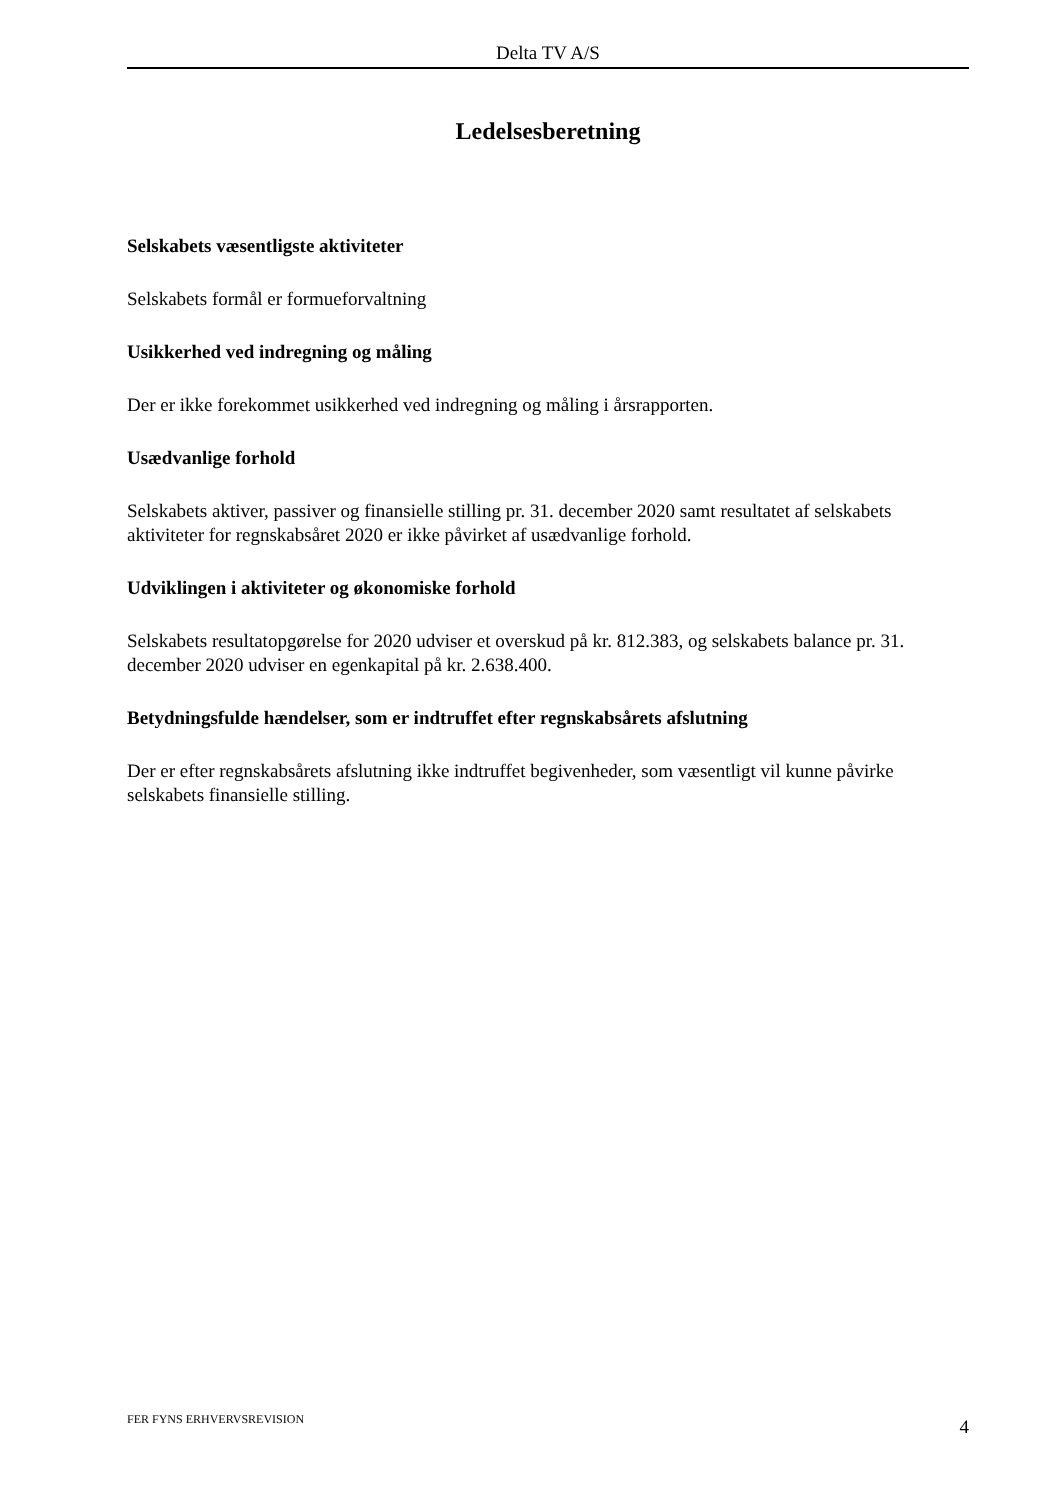Delta TV A/S
Ledelsesberetning
Selskabets væsentligste aktiviteter
Selskabets formål er formueforvaltning
Usikkerhed ved indregning og måling
Der er ikke forekommet usikkerhed ved indregning og måling i årsrapporten.
Usædvanlige forhold
Selskabets aktiver, passiver og finansielle stilling pr. 31. december 2020 samt resultatet af selskabets aktiviteter for regnskabsåret 2020 er ikke påvirket af usædvanlige forhold.
Udviklingen i aktiviteter og økonomiske forhold
Selskabets resultatopgørelse for 2020 udviser et overskud på kr. 812.383, og selskabets balance pr. 31. december 2020 udviser en egenkapital på kr. 2.638.400.
Betydningsfulde hændelser, som er indtruffet efter regnskabsårets afslutning
Der er efter regnskabsårets afslutning ikke indtruffet begivenheder, som væsentligt vil kunne påvirke selskabets finansielle stilling.
FER FYNS ERHVERVSREVISION 4